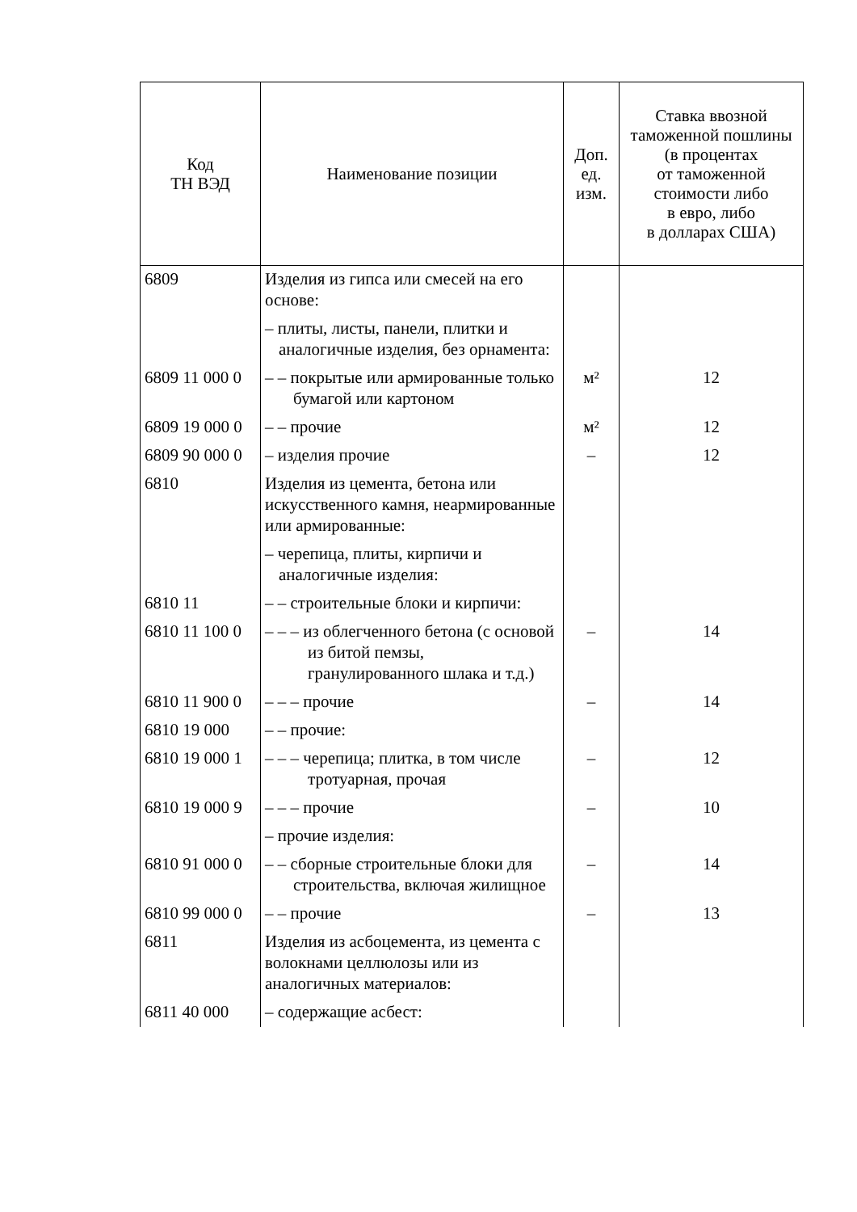| Код ТН ВЭД | Наименование позиции | Доп. ед. изм. | Ставка ввозной таможенной пошлины (в процентах от таможенной стоимости либо в евро, либо в долларах США) |
| --- | --- | --- | --- |
| 6809 | Изделия из гипса или смесей на его основе: | | |
| | – плиты, листы, панели, плитки и аналогичные изделия, без орнамента: | | |
| 6809 11 000 0 | – – покрытые или армированные только бумагой или картоном | м² | 12 |
| 6809 19 000 0 | – – прочие | м² | 12 |
| 6809 90 000 0 | – изделия прочие | – | 12 |
| 6810 | Изделия из цемента, бетона или искусственного камня, неармированные или армированные: | | |
| | – черепица, плиты, кирпичи и аналогичные изделия: | | |
| 6810 11 | – – строительные блоки и кирпичи: | | |
| 6810 11 100 0 | – – – из облегченного бетона (с основой из битой пемзы, гранулированного шлака и т.д.) | – | 14 |
| 6810 11 900 0 | – – – прочие | – | 14 |
| 6810 19 000 | – – прочие: | | |
| 6810 19 000 1 | – – – черепица; плитка, в том числе тротуарная, прочая | – | 12 |
| 6810 19 000 9 | – – – прочие | – | 10 |
| | – прочие изделия: | | |
| 6810 91 000 0 | – – сборные строительные блоки для строительства, включая жилищное | – | 14 |
| 6810 99 000 0 | – – прочие | – | 13 |
| 6811 | Изделия из асбоцемента, из цемента с волокнами целлюлозы или из аналогичных материалов: | | |
| 6811 40 000 | – содержащие асбест: | | |